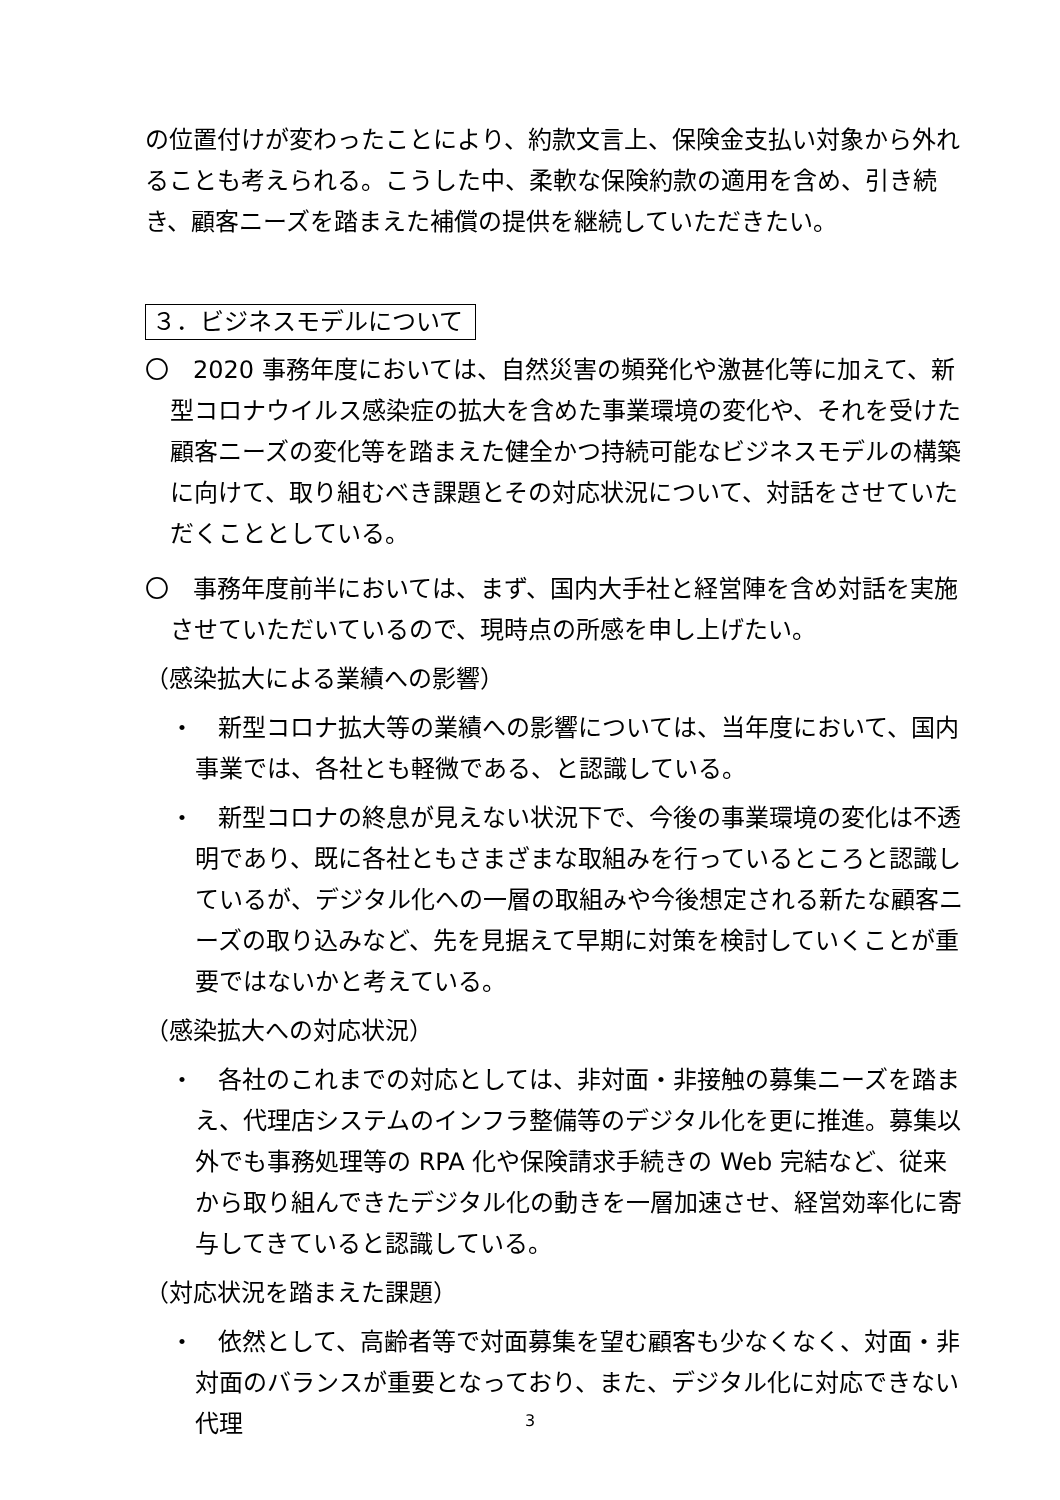の位置付けが変わったことにより、約款文言上、保険金支払い対象から外れることも考えられる。こうした中、柔軟な保険約款の適用を含め、引き続き、顧客ニーズを踏まえた補償の提供を継続していただきたい。
３．ビジネスモデルについて
〇　2020 事務年度においては、自然災害の頻発化や激甚化等に加えて、新型コロナウイルス感染症の拡大を含めた事業環境の変化や、それを受けた顧客ニーズの変化等を踏まえた健全かつ持続可能なビジネスモデルの構築に向けて、取り組むべき課題とその対応状況について、対話をさせていただくこととしている。
〇　事務年度前半においては、まず、国内大手社と経営陣を含め対話を実施させていただいているので、現時点の所感を申し上げたい。
（感染拡大による業績への影響）
・　新型コロナ拡大等の業績への影響については、当年度において、国内事業では、各社とも軽微である、と認識している。
・　新型コロナの終息が見えない状況下で、今後の事業環境の変化は不透明であり、既に各社ともさまざまな取組みを行っているところと認識しているが、デジタル化への一層の取組みや今後想定される新たな顧客ニーズの取り込みなど、先を見据えて早期に対策を検討していくことが重要ではないかと考えている。
（感染拡大への対応状況）
・　各社のこれまでの対応としては、非対面・非接触の募集ニーズを踏まえ、代理店システムのインフラ整備等のデジタル化を更に推進。募集以外でも事務処理等の RPA 化や保険請求手続きの Web 完結など、従来から取り組んできたデジタル化の動きを一層加速させ、経営効率化に寄与してきていると認識している。
（対応状況を踏まえた課題）
・　依然として、高齢者等で対面募集を望む顧客も少なくなく、対面・非対面のバランスが重要となっており、また、デジタル化に対応できない代理
3